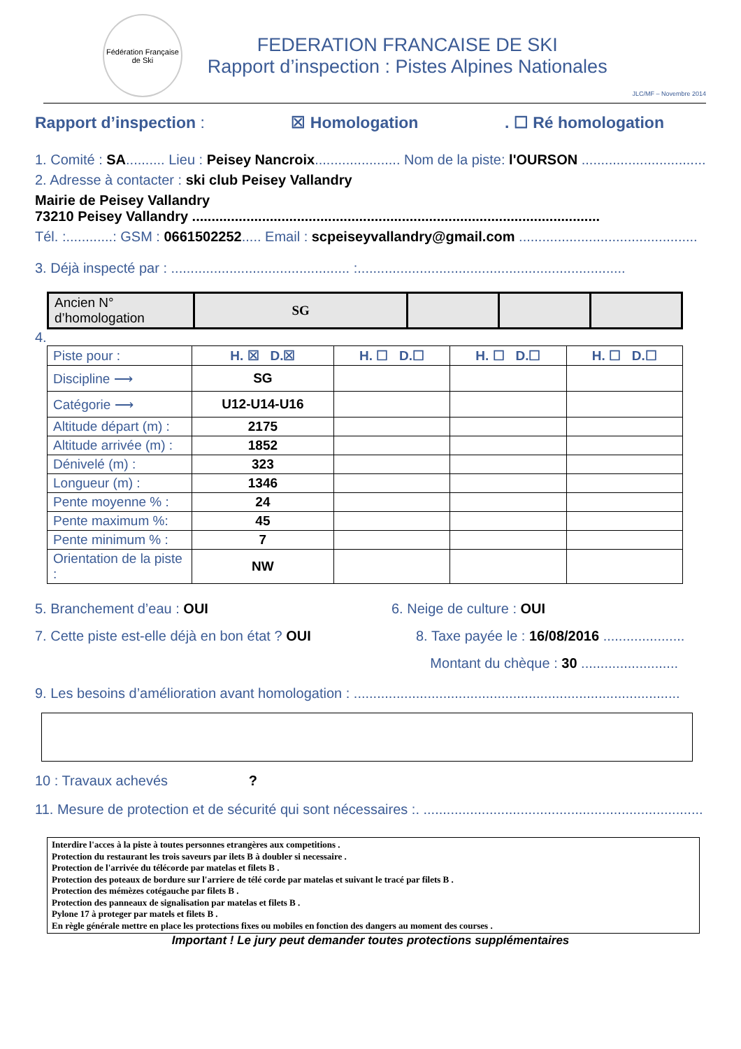Fédération Française de Ski
FEDERATION FRANCAISE DE SKI
Rapport d’inspection : Pistes Alpines Nationales
JLC/MF – Novembre 2014
Rapport d’inspection : ☒ Homologation. ☐ Ré homologation
1. Comité : SA.......... Lieu : Peisey Nancroix...................... Nom de la piste: l'OURSON ................................
2. Adresse à contacter : ski club Peisey Vallandry
Mairie de Peisey Vallandry
73210 Peisey Vallandry .........................................................................................................
Tél. :............: GSM : 0661502252..... Email : scpeiseyvallandry@gmail.com ..............................................
3. Déjà inspecté par : .............................................. :.....................................................................
| Ancien N° d’homologation | SG | | | |
4.
| Piste pour : | H. ☒ D.☒ | H. ☐ D.☐ | H. ☐ D.☐ | H. ☐ D.☐ |
| Discipline ⟶ | SG | | | |
| Catégorie ⟶ | U12-U14-U16 | | | |
| Altitude départ (m) : | 2175 | | | |
| Altitude arrivée (m) : | 1852 | | | |
| Dénivelé (m) : | 323 | | | |
| Longueur (m) : | 1346 | | | |
| Pente moyenne % : | 24 | | | |
| Pente maximum %: | 45 | | | |
| Pente minimum % : | 7 | | | |
| Orientation de la piste : | NW | | | |
5. Branchement d’eau : OUI 6. Neige de culture : OUI
7. Cette piste est-elle déjà en bon état ? OUI 8. Taxe payée le : 16/08/2016 .....................
Montant du chèque : 30 .........................
9. Les besoins d’amélioration avant homologation : ....................................................................................
10 : Travaux achevés ?
11. Mesure de protection et de sécurité qui sont nécessaires :. ........................................................................
Interdire l'acces à la piste à toutes personnes etrangères aux competitions .
Protection du restaurant les trois saveurs par ilets B à doubler si necessaire .
Protection de l'arrivée du télécorde par matelas et filets B .
Protection des poteaux de bordure sur l'arriere de télé corde par matelas et suivant le tracé par filets B .
Protection des mémèzes cotégauche par filets B .
Protection des panneaux de signalisation par matelas et filets B .
Pylone 17 à proteger par matels et filets B .
En règle générale mettre en place les protections fixes ou mobiles en fonction des dangers au moment des courses .
Important ! Le jury peut demander toutes protections supplémentaires